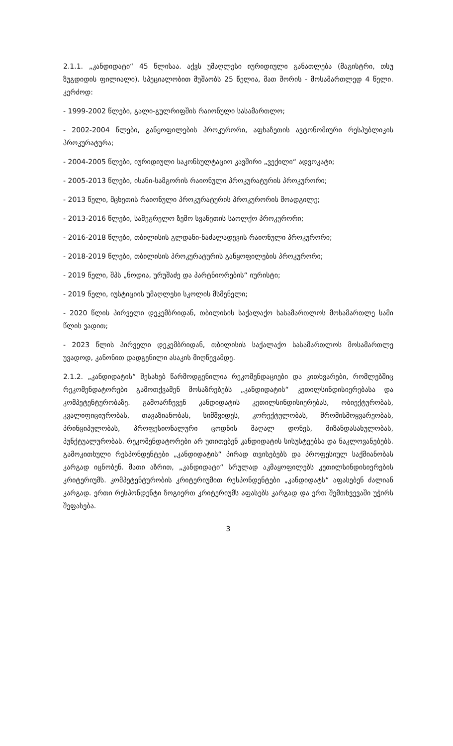2.1.1. „კანდიდატი“ 45 წლისაა. აქვს უმაღლესი იურიდიული განათლება (მაგისტრი, თსუ ზუგდიდის ფილიალი). სპეციალობით მუშაობს 25 წელია, მათ შორის - მოსამართლედ 4 წელი. კერძოდ:
- 1999-2002 წლები, გალი-გულრიფშის რაიონული სასამართლო;
- 2002-2004 წლები, განყოფილების პროკურორი, აფხაზეთის ავტონომიური რესპუბლიკის პროკურატურა;
- 2004-2005 წლები, იურიდიული საკონსულტაციო კავშირი „ვექილი“ ადვოკატი;
- 2005-2013 წლები, ისანი-სამგორის რაიონული პროკურატურის პროკურორი;
- 2013 წელი, მცხეთის რაიონული პროკურატურის პროკურორის მოადგილე;
- 2013-2016 წლები, სამეგრელო ზემო სვანეთის საოლქო პროკურორი;
- 2016-2018 წლები, თბილისის გლდანი-ნაძალადევის რაიონული პროკურორი;
- 2018-2019 წლები, თბილისის პროკურატურის განყოფილების პროკურორი;
- 2019 წელი, შპს „ნოდია, ურუშაძე და პარტნიორების“ იურისტი;
- 2019 წელი, იუსტიციის უმაღლესი სკოლის მსმენელი;
- 2020 წლის პირველი დეკემბრიდან, თბილისის საქალაქო სასამართლოს მოსამართლე სამი წლის ვადით;
- 2023 წლის პირველი დეკემბრიდან, თბილისის საქალაქო სასამართლოს მოსამართლე უვადოდ, კანონით დადგენილი ასაკის მიღწევამდე.
2.1.2. „კანდიდატის“ შესახებ წარმოდგენილია რეკომენდაციები და კითხვარები, რომლებშიც რეკომენდატორები გამოთქვამენ მოსაზრებებს „კანდიდატის“ კეთილსინდისიერებასა და კომპეტენტურობაზე. გამოარჩევენ კანდიდატის კეთილსინდისიერებას, ობიექტურობას, კვალიფიციურობას, თავაზიანობას, სიმშვიდეს, კორექტულობას, შრომისმოყვარეობას, პრინციპულობას, პროფესიონალური ცოდნის მაღალ დონეს, მიზანდასახულობას, პუნქტუალურობას. რეკომენდატორები არ უთითებენ კანდიდატის სისუსტეებსა და ნაკლოვანებებს. გამოკითხული რესპონდენტები „კანდიდატის“ პირად თვისებებს და პროფესიულ საქმიანობას კარგად იცნობენ. მათი აზრით, „კანდიდატი“ სრულად აკმაყოფილებს კეთილსინდისიერების კრიტერიუმს. კომპეტენტურობის კრიტერიუმით რესპონდენტები „კანდიდატს“ აფასებენ ძალიან კარგად. ერთი რესპონდენტი ზოგიერთ კრიტერიუმს აფასებს კარგად და ერთ შემთხვევაში უჭირს შეფასება.
3